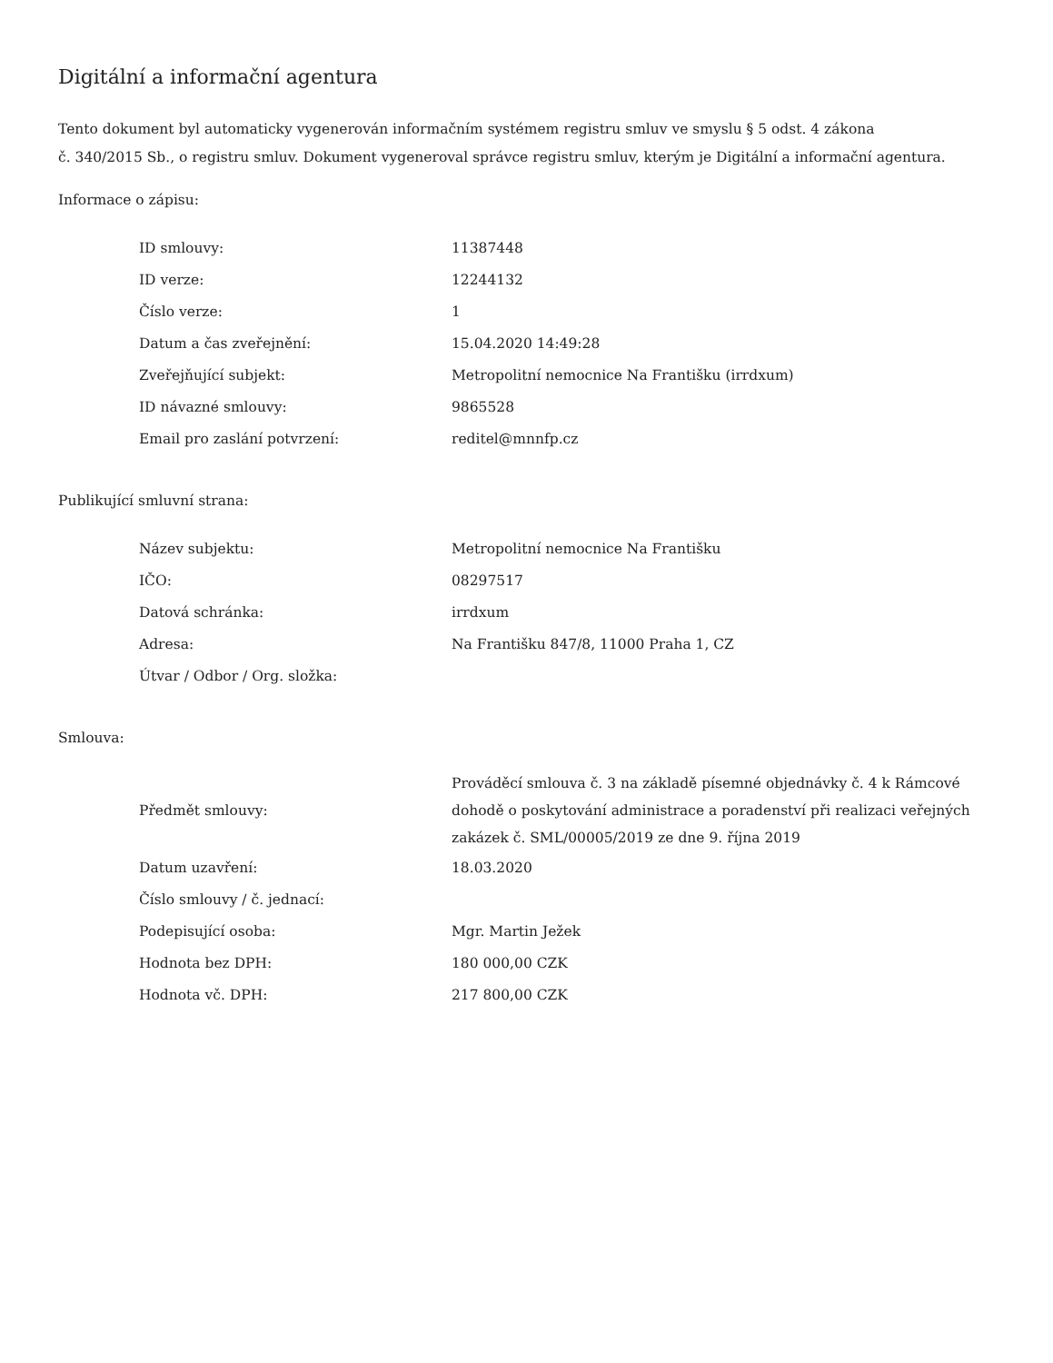Digitální a informační agentura
Tento dokument byl automaticky vygenerován informačním systémem registru smluv ve smyslu § 5 odst. 4 zákona
č. 340/2015 Sb., o registru smluv. Dokument vygeneroval správce registru smluv, kterým je Digitální a informační agentura.
Informace o zápisu:
| ID smlouvy: | 11387448 |
| ID verze: | 12244132 |
| Číslo verze: | 1 |
| Datum a čas zveřejnění: | 15.04.2020 14:49:28 |
| Zveřejňující subjekt: | Metropolitní nemocnice Na Františku (irrdxum) |
| ID návazné smlouvy: | 9865528 |
| Email pro zaslání potvrzení: | reditel@mnnfp.cz |
Publikující smluvní strana:
| Název subjektu: | Metropolitní nemocnice Na Františku |
| IČO: | 08297517 |
| Datová schránka: | irrdxum |
| Adresa: | Na Františku 847/8, 11000 Praha 1, CZ |
| Útvar / Odbor / Org. složka: | |
Smlouva:
| Předmět smlouvy: | Prováděcí smlouva č. 3 na základě písemné objednávky č. 4 k Rámcové dohodě o poskytování administrace a poradenství při realizaci veřejných zakázek č. SML/00005/2019 ze dne 9. října 2019 |
| Datum uzavření: | 18.03.2020 |
| Číslo smlouvy / č. jednací: | |
| Podepisující osoba: | Mgr. Martin Ježek |
| Hodnota bez DPH: | 180 000,00 CZK |
| Hodnota vč. DPH: | 217 800,00 CZK |